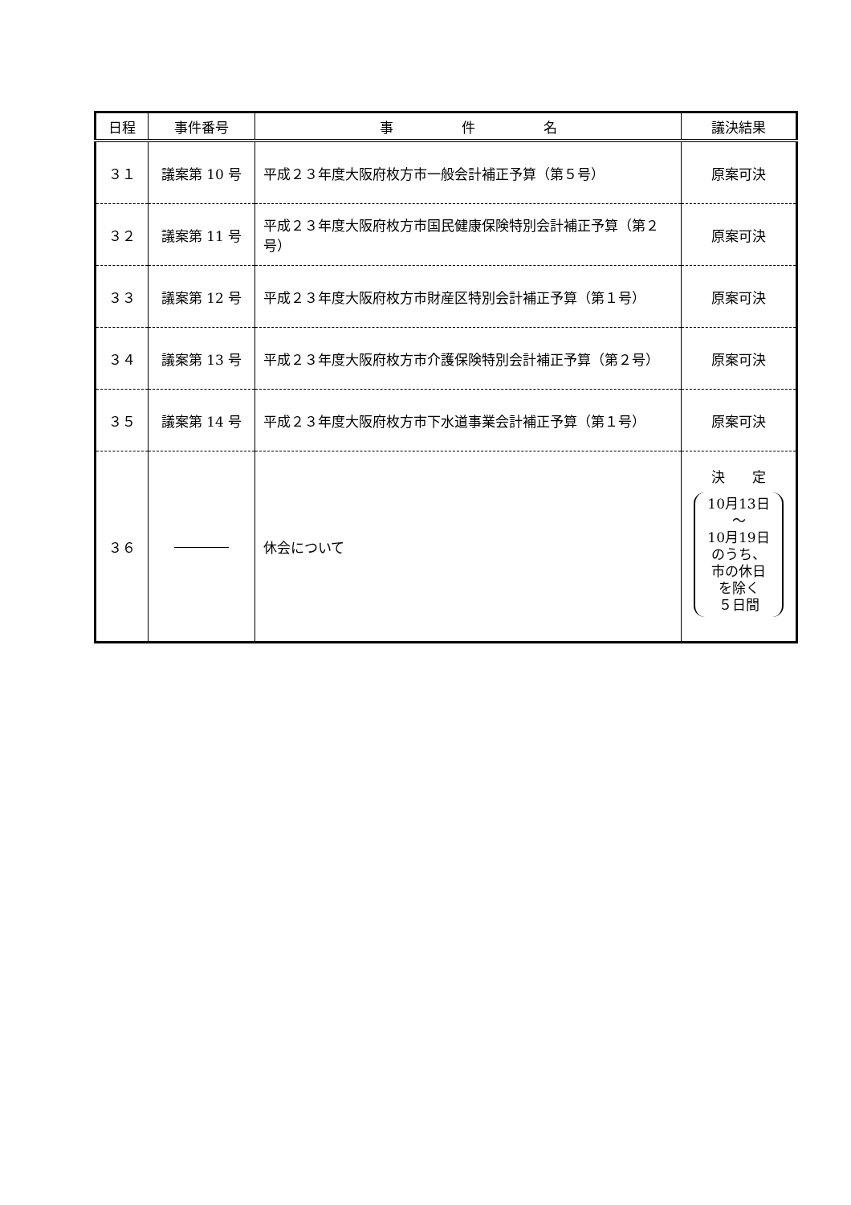| 日程 | 事件番号 | 事 件 名 | 議決結果 |
| --- | --- | --- | --- |
| ３１ | 議案第 10 号 | 平成２３年度大阪府枚方市一般会計補正予算（第５号） | 原案可決 |
| ３２ | 議案第 11 号 | 平成２３年度大阪府枚方市国民健康保険特別会計補正予算（第２号） | 原案可決 |
| ３３ | 議案第 12 号 | 平成２３年度大阪府枚方市財産区特別会計補正予算（第１号） | 原案可決 |
| ３４ | 議案第 13 号 | 平成２３年度大阪府枚方市介護保険特別会計補正予算（第２号） | 原案可決 |
| ３５ | 議案第 14 号 | 平成２３年度大阪府枚方市下水道事業会計補正予算（第１号） | 原案可決 |
| ３６ | ―――― | 休会について | 決 定 10月13日 ～ 10月19日 のうち、 市の休日 を除く ５日間 |